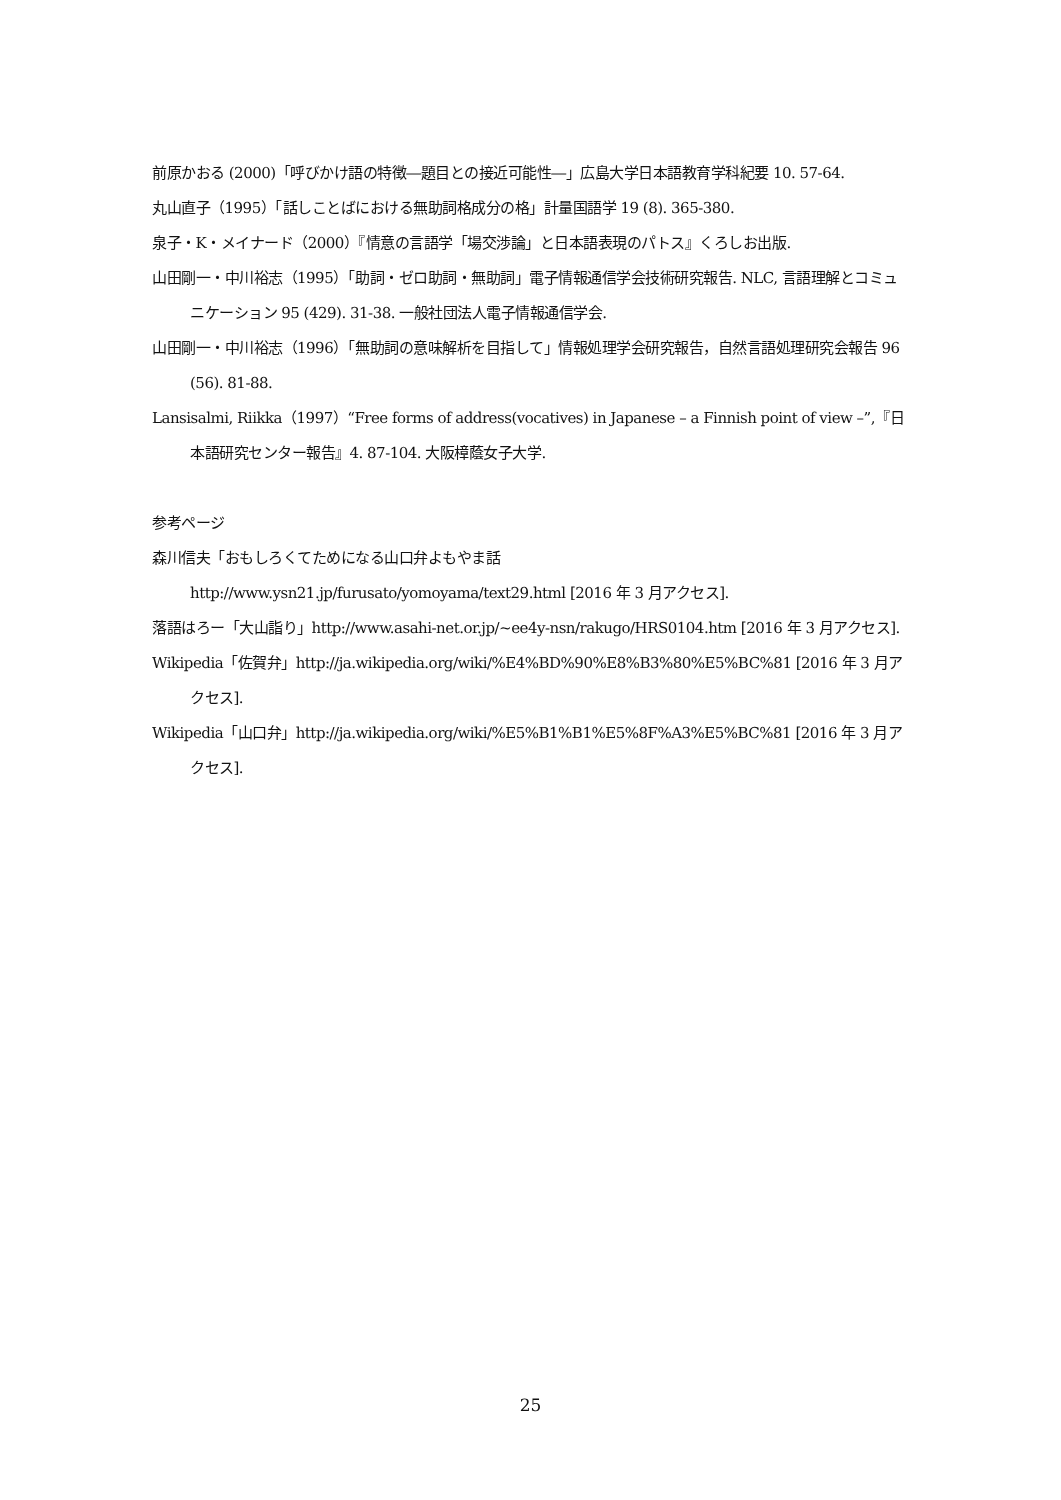前原かおる (2000)「呼びかけ語の特徴―題目との接近可能性―」広島大学日本語教育学科紀要 10. 57-64.
丸山直子（1995）「話しことばにおける無助詞格成分の格」計量国語学 19 (8). 365-380.
泉子・K・メイナード（2000）『情意の言語学「場交渉論」と日本語表現のパトス』くろしお出版.
山田剛一・中川裕志（1995）「助詞・ゼロ助詞・無助詞」電子情報通信学会技術研究報告. NLC, 言語理解とコミュニケーション 95 (429). 31-38. 一般社団法人電子情報通信学会.
山田剛一・中川裕志（1996）「無助詞の意味解析を目指して」情報処理学会研究報告，自然言語処理研究会報告 96 (56). 81-88.
Lansisalmi, Riikka（1997）“Free forms of address(vocatives) in Japanese – a Finnish point of view –”,『日本語研究センター報告』4. 87-104. 大阪樟蔭女子大学.
参考ページ
森川信夫「おもしろくてためになる山口弁よもやま話
http://www.ysn21.jp/furusato/yomoyama/text29.html [2016 年 3 月アクセス].
落語はろー「大山詣り」http://www.asahi-net.or.jp/~ee4y-nsn/rakugo/HRS0104.htm [2016 年 3 月アクセス].
Wikipedia「佐賀弁」http://ja.wikipedia.org/wiki/%E4%BD%90%E8%B3%80%E5%BC%81 [2016 年 3 月アクセス].
Wikipedia「山口弁」http://ja.wikipedia.org/wiki/%E5%B1%B1%E5%8F%A3%E5%BC%81 [2016 年 3 月アクセス].
25